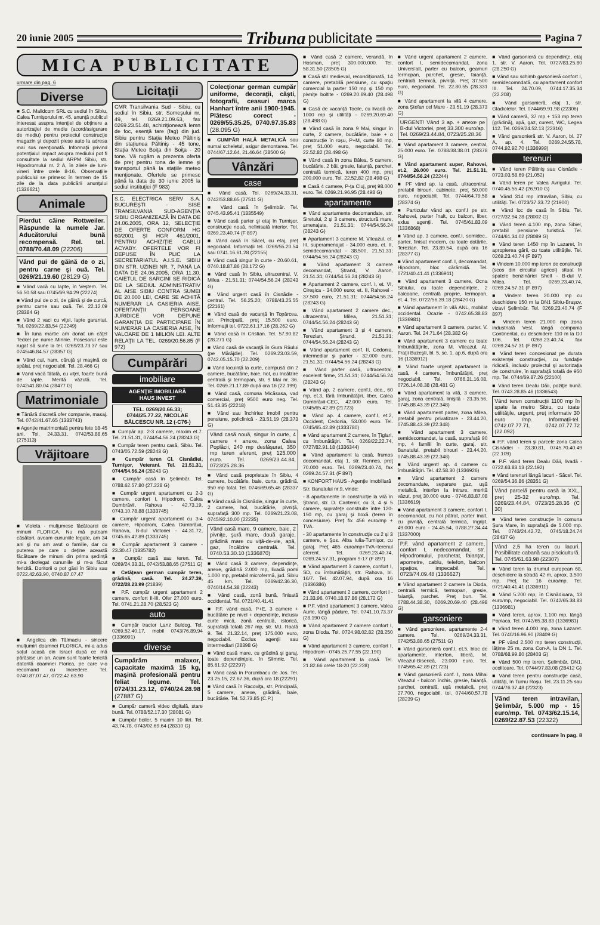20 iunie 2005 Tribuna publicitate Pagina 7
MICA PUBLICITATE
urmare din pag. 6
Diverse
■ S.C. Malidcom SRL cu sediul în Sibiu, Calea Turnişorului nr. 45, anunţă publicul interesat asupra intenţiei de obţinere a autorizaţiei de mediu (acord/asigurare de mediu) pentru proiectul construcţie magazin şi depozit piese auto la adresa mai sus menţionată. Informaţii privind potenţialul impact asupra mediului pot fi consultate la sediul ARPM Sibiu, str. Hipodromului nr. 2 A, în zilele de luni-vineri între orele 8-16. Observaţiile publicului se primesc în termen de 15 zile de la data publicării anunţului (1336621)
Animale
Pierdut câine Rottweiler. Răspunde la numele Jar. Aducătorului bună recompensă. Rel. tel. 0788/70.48.09 (22206)
Vând pui de găină de o zi, pentru carne şi ouă. Tel. 0269/21.19.60 (28129 G)
■ Vând vacă cu lapte, în Veştem. Tel. 56.50.58 sau 0745/69.94.29 (22274)
■ Vând pui de o zi, de găină şi de curcă, pentru carne sau ouă. Tel. 22.12.09 (28384 G)
■ Vând 2 vaci cu viţei, lapte garantat. Tel. 0269/22.83.54 (22249)
■ În luna martie am donat un căţel Teckel pe nume Minnie. Posesorul este rugat să sune la tel. 0269/23.73.37 sau 0745/46.84.57 (28357 G)
■ Vând cal, ham, căruţă şi maşină de spălat, preţ negociabil. Tel. 28.466 G)
■ Vând vacă fătată, cu viţel, foarte bună de lapte. Merită văzută. Tel. 0742/41.80.04 (28477 G)
Matrimoniale
■ Tânără discretă ofer companie, masaj. Tel. 0742/41.67.65 (1333743)
■ Agenţie matrimonială pentru fete 18-45 ani. Tel. 24.33.31, 0742/53.88.65 (275113)
Vrăjitoare
■ Violeta - mulţumesc făcătoarei de minuni FLORICA. Nu mă puteam căsători, aveam cununiile legate, am 34 ani şi nu am avut o familie, dar cu puterea pe care o deţine această făcătoare de minuni din prima şedinţă mi-a dezlegat cununiile şi m-a făcut fericită. Doritorii o pot găsi în Sibiu sau 0722.42.63.90, 0740.87.07.47
■ Angelica din Tălmaciu - sincere mulţumiri doamnei FLORICA, mi-a adus soţul acasă din Israel după ce mă părăsise un an. Acum sunt foarte fericită datorită doamnei Florica, pe care v-o recomand cu încredere. Tel. 0740.87.07.47, 0722.42.63.90
Licitaţii
CMR Transilvania Sud - Sibiu, cu sediul în Sibiu, str. Someşului nr. 49, tel. 0269.21.09.63, fax 0269.23.51.48, achiziţionează lemn de foc, esenţă tare (fag) din jud. Sibiu pentru Staţia Meteo Păltiniş din staţiunea Păltiniş - 45 tone, Staţia Meteo Boiţa din Boiţa - 20 tone. Vă rugăm a prezenta oferta de preţ pentru tona de lemne şi transportul până la staţiile meteo menţionate. Ofertele se primesc până la data de 30 iunie 2005 la sediul instituţiei (F 983)
S.C. ELECTRICA SERV S.A. BUCUREŞTI - SISE TRANSILVANIA SUD-AGENŢIA SIBIU ORGANIZEAZĂ ÎN DATA DE 24.06.2005, ORA 12, SELECŢIE DE OFERTE CONFORM HG 60/2001 ŞI HGR 461/2001, PENTRU ACHIZIŢIE CABLU ACYABY. OFERTELE VOR FI DEPUSE ÎN PLIC LA SECRETARIATUL A.I.S.E. SIBIU DIN STR. UZINEI NR. 7, PÂNĂ LA DATA DE 24.06.2005, ORA 11.30. CAIETUL DE SARCINI SE RIDICĂ DE LA SEDIUL ADMINISTRATIV AL AISE SIBIU CONTRA SUMEI DE 20.000 LEI, CARE SE ACHITĂ NUMERAR LA CASIERIA AISE. OFERTANŢII PERSOANE JURIDICE VOR DEPUNE GARANŢIA DE PARTICIPARE ÎN NUMERAR LA CASIERIA AISE, ÎN VALOARE DE 1 MILION LEI. ALTE RELAŢII LA TEL. 0269/20.56.85 (F 972)
Cumpărări
imobiliare
AGENŢIE IMOBILIARĂ
HAUS INVEST
TEL. 0269/20.66.33; 0744/25.77.22, NICOLAE BĂLCESCU NR. 12 (-C76-)
■ Cumpăr ap. 2-3 camere, maxim et.7. Tel. 21.51.31, 0744/54.56.24 (28243 G)
■ Cumpăr teren pentru casă, Sibiu. Tel. 0743/05.72.59 (28243 G)
■ Cumpăr teren Cl. Cisnădiei, Turnişor, Veterani. Tel. 21.51.31, 0744/54.56.24 (28243 G)
■ Cumpăr casă în Şelimbăr. Tel. 0788.62.57.80 (27.228 G)
■ Cumpăr urgent apartament cu 2-3 camere, confort I, Hipodrom, Calea Dumbrăvii, Rahova - 42.73.19, 0743.10.78.88 (1333745)
■ Cumpăr urgent apartament cu 3-4 camere, Hipodrom, Calea Dumbrăvii, Rahova, B-dul Victoriei - 44.31.72, 0745.65.42.89 (1333745)
■ Cumpăr apartament 3 camere - 23.30.47 (1335782)
■ Cumpăr casă sau teren. Tel. 0269/24.33.31, 0742/53.88.65 (27511 G)
■ Cetăţean german cumpăr teren, grădină, casă. Tel. 24.27.39, 0722/28.23.99 (21839)
■ P.F. cumpăr urgent apartament 2 camere, confort II-III. Ofer 27.000 euro. Tel. 0741.21.28.70 (28.523 G)
auto
■ Cumpăr tractor Lanz Buldog. Tel. 0269.52.40.17, mobil 0743/76.89.94 (1336991)
diverse
Cumpărăm malaxor, capacitate maximă 15 kg, maşină profesională pentru feliat legume. Tel. 0724/31.23.12, 0740/24.28.98 (27887 G)
■ Cumpăr cameră video digitală, stare bună. Tel. 0788/52.17.30 (28081 G)
■ Cumpăr boiler, 5 maxim 10 litri. Tel. 43.74.78, 0743/02.69.64 (28310 G)
Colecţionar german cumpăr uniforme, decoraţii, căşti, fotografii, ceasuri marca Hanhart între anii 1900-1945. Plătesc corect - 0269/55.35.25, 0740.97.35.83 (28.095 G)
■ CUMPĂR HALĂ METALICĂ sau numai scheletul, asigur demontarea. Tel. 0744/67.12.64, 21.46.64 (28500 G)
Vânzări
case
■ Vând casă. Tel. 0269/24.33.31, 0742/53.88.65 (27511 G)
■ Vând casă în Şelimbăr. Tel. 0745.43.95.41 (1335549)
■ Vând casă parter şi etaj în Turnişor, construcţie nouă, nefinisată interior. Tel. 0269.23.40.74 (F 897)
■ Vând casă în Săcel, cu etaj, preţ negociabil. Informaţii tel. 0269/55.20.54 sau 0741.16.61.28 (22155)
■ Vând casă singur în curte - 20.60.61, 0740.18.87.86 (28.172 G)
■ Vând casă în Sibiu, ultracentral, V. Milea - 21.51.31; 0744/54.56.24 (28243 G)
■ Vând urgent casă în Cisnădie - central. Tel. 56.25.20; 0788/43.25.55 (22161)
■ Vând casă de vacanţă în Topârcea, str. Principală, preţ 15.500 euro. Informaţii tel. 0722.61.17.16 (28.262 G)
■ Vând casă în Cristian. Tel. 57.90.82 (28.271 G)
■ Vând casă de vacanţă în Gura Râului (pe Mărăjdie). Tel. 0269.23.03.59, 0742.05.15.70 (22.209)
■ Vând locuinţă la curte, compusă din 2 camere, bucătărie, baie, hol, cu încălzire centrală şi termopan, str. 9 Mai nr. 36. Tel. 0269.21.17.89 după ora 16 (22.199)
■ Vând casă, comuna Micăsasa, vad comercial, preţ 9500 euro neg. Tel. 51.43.35 (22218)
■ Vând sau închiriez imobil pentru pensiune, policlinică - 23.51.19 (28.373 G)
Vând casă nouă, singur în curte, 4 camere + anexe, zona Calea Poplăcii, 240 mp desfăşurat, 350 mp teren aferent, preţ 125.000 euro. Tel. 0269/23.44.84, 0723/25.28.36
■ Vând casă proprietate în Sibiu, 4 camere, bucătărie, baie, curte, grădină, 950 mp total. Tel. 0746/69.65.46 (28337 G)
■ Vând casă în Cisnădie, singur în curte, 2 camere, hol, bucătărie, pivniţă, suprafaţă 300 mp. Tel. 0269/21.23.08, 0745/92.10.00 (22235)
Vând casă mare, 9 camere, baie, 2 pivniţe, şură mare, două garaje, grădină mare cu viţă-de-vie, apă, gaz, încălzire centrală. Tel. 0740.53.30.10 (1336870)
■ Vând casă 3 camere, dependinţe, anexe, grădină 2.000 mp, livadă pomi 1.000 mp, pretabil microfermă, jud. Sibiu 45 km. Tel. 0269/42.36.30, 0740/14.54.38 (22243)
■ Vând casă, zonă bună, finisată occidental. Tel. 0721/40.41.41
■ P.F. vând casă, P+E, 3 camere + bucătărie pe nivel + dependinţe, inclusiv curte mică, zonă centrală, istorică, suprafaţă totală 267 mp, str. M.I. Roată 9. Tel. 21.32.14, preţ 175.000 euro, negociabil. Exclus agenţii sau intermediari (28398 G)
■ Vând casă mare, cu grădină şi garaj, toate dependinţele, în Slimnic. Tel. 85.61.92 (22297)
■ Vând casă în Porumbacu de Jos. Tel. 23.25.15, 22.67.36, după ora 18 (22291)
■ Vând casă în Racoviţa, str. Principală, 5 camere, anexe, grădină, baie, bucătărie. Tel. 52.73.85 (C.P.)
■ Vând casă 2 camere, verandă, în Hosman, preţ 300.000.000. Tel. 58.31.50 (28505 G)
■ Casă stil medieval, recondiţionată, 14 camere, pretabilă pensiune, cu spaţiu comercial la parter 150 mp şi 150 mp pivniţe boltite - 0269.20.69.40 (28.498 G)
■ Casă de vacanţă Tocile, cu livadă de 1000 mp şi utilităţi - 0269.20.69.40 (28.498 G)
■ Vând casă în zona 9 Mai, singur în curte, 2 camere, bucătărie, baie + o construcţie în roşu, P+M, curte 80 mp, preţ 51.000 euro, negociabil. Tel. 22.52.82 (28.498 G)
■ Vând casă în zona Bâlea, 5 camere, bucătărie, 2 băi, gresie, faianţă, parchet, centrală termică, teren 400 mp, preţ 200.000 euro. Tel. 22.52.82 (28.498 G)
■ Casă 4 camere, P-ţa Cluj, preţ 98.000 euro. Tel. 0269.21.96.95 (28.498 G)
apartamente
■ Vând apartamente decomandate, str. Siretului, 2 şi 3 camere, structură mare, amenajate, 21.51.31; 0744/54.56.24 (28243 G)
■ Apartament 3 camere M. Viteazul, et. III, superamenajat - 34.000 euro, et. II, semidecomandat - 38.500, 21.51.31; 0744/54.56.24 (28243 G)
■ Vând apartament 3 camere decomandat, Ştrand, V. Aaron, 21.51.31; 0744/54.56.24 (28243 G)
■ Apartament 2 camere, conf. I, et. VI, Cireşica - 34.000 euro; et. II, Rahovei - 37.500 euro, 21.51.31; 0744/54.56.24 (28243 G)
■ Vând apartament 2 camere dec., ultracentral, Milea, 21.51.31; 0744/54.56.24 (28243 G)
■ Vând apartament 3 şi 4 camere, Terezian, Ştrand, 21.51.31; 0744/54.56.24 (28243 G)
■ Vând apartament conf. II, Cedonia, intermediar şi parter - 32.000 euro, 21.51.31; 0744/54.56.24 (28243 G)
■ Vând parter casă, ultracentral, excelent firme, 21.51.31; 0744/54.56.24 (28243 G)
■ Vând ap. 2 camere, conf.I, dec., 60 mp, et.3, fără îmbunătăţiri, liber, Calea Dumbrăvii-CEC, 42.000 euro, Tel. 0745/65.42.89 (21723)
■ Vând ap. 4 camere, conf.I, et.2, Occident, Cedonia, 53.000 euro. Tel. 0745/65.42.89 (1333780)
■ Vând apartament 2 camere, în Ţiglari, cu îmbunătăţiri. Tel. 0269/22.22.74, 0727/82.91.18 (1336344)
■ Vând apartament la casă, frumos decomandat, etaj 1, str. Rennes, preţ 70.000 euro. Tel. 0269/23.40.74, fax 0269.24.57.31 (F 897)
■ KONFORT HAUS - Agenţie Imobiliară
Str. Banatului nr.9, vinde:
- 8 apartamente în construcţie la vilă în Ştrand, str. D. Cantemir, cu 3, 4 şi 5 camere, suprafeţe construite între 120-150 mp, cu garaj şi boxă (teren în concesiune). Preţ fix 456 euro/mp + TVA.
- 30 apartamente în construcţie cu 2 şi 3 camere, e Şos. Alba Iulia-Turnişor, cu garaj. Preţ 465 euro/mp+TVA+terenul aferent. Tel. 0269.23.40.74, 0269.24.57.31, program 9-17 (F 897)
■ Vând apartament 3 camere, confort I, SD, cu îmbunătăţiri, str. Rahova, bl. 16/7. Tel. 42.07.94, după ora 16 (1336386)
■ Vând apartament 2 camere, confort I - 21.33.96, 0740.18.87.86 (28.172 G)
■ P.F. vând apartament 3 camere, Valea Aurie, lângă pădure. Tel. 0741.10.73.37 (28.190 G)
■ Vând apartament 2 camere confort I, zona Dioda. Tel. 0724.98.02.82 (28.250 G)
■ Vând apartament 3 camere, confort I, Hipodrom - 0745.25.77.55 (22.190)
■ Vând apartament la casă. Tel. 21.82.66 orele 18-20 (22.228)
■ Vând urgent apartament 2 camere, confort I, semidecomandat, zona Univers'all, parter cu balcon, geamuri termopan, parchet, gresie, faianţă, centrală termică, pivniţă. Preţ 37.500 euro, negociabil. Tel. 22.80.55 (28.331 G)
■ Vând apartament la vilă 4 camere, zona Ştefan cel Mare - 23.51.19 (28.373 G)
URGENT! Vând 3 ap. + anexe pe B-dul Victoriei, preţ 33.300 euro/ap. Tel. 0269/23.44.84, 0723/25.28.36
■ Vând apartament 3 camere, central, 25.000 euro. Tel. 0788/38.38.01 (28378 G)
■ Vând apartament super, Rahovei, et.2, 26.000 euro. Tel. 21.51.31, 0744/54.56.24 (22244)
■ PF vând ap. la casă, ultracentral, pretabil birouri, cabinete, preţ 50.000 euro, negociabil. Tel. 0744/64.79.58 (28374 G)
■ Particular vând ap. conf.I pe str. Rahovei, parter înalt, cu balcon, liber, exlus agenţii. Tel. 0745/61.83.09 (1336868)
■ Vând ap. 3 camere, conf.I, semidec., parter, finisat modern, cu toate dotările, Terezian. Tel. 23.89.54, după ora 16 (28377 G)
■ Vând apartament conf. I, decomandat, Hipodrom, bloc cărămidă. Tel. 0721/40.41.41 (1336911)
■ Vând apartament 3 camere, Ocna Sibiului, cu toate dependinţele, 2 balcoane, centrală proprie, termopan, et. 4. Tel. 0722/56.39.18 (28420 G)
■ Vând apartament în vilă ANL, mobilat occidental. Ocazie - 0742.65.38.83 (1336981)
■ Vând apartament 3 camere, parter, V. Aaron. Tel. 24.71.64 (28.382 G)
■ Vând apartament 3 camere cu toate îmbunătăţirile, zona M. Viteazul, Al. Fraţii Buzeşti, bl. 5, sc. 1, ap.6, după ora 16 (1336912)
■ Vând foarte urgent apartament la casă, 4 camere, îmbunătăţiri, preţ negociabil. Tel. 0766.31.16.08, 0726.14.08.38 (28.481 G)
■ Vând apartament la vilă, 3 camere, garaj, zona centrală, linişită - 23.35.56, 0745.88.43.39 (22.348)
■ Vând apartament parter, zona Milea, pretabil pentru privatizare - 23.44.20, 0745.88.43.39 (22.348)
■ Vând apartament 3 camere, semidecomandat, la casă, suprafaţă 90 mp, 4 familii în curte, garaj, str. Banatului, pretabil birouri - 23.44.20, 0745.88.43.39 (22.348)
■ Vând urgent! ap. 4 camere cu îmbunătăţiri. Tel. 42.58.30 (1336926)
■ Vând apartament 2 camere decomandate, separare gaz, uşă metalică, interfon la intrare, merită văzut, preţ 30.000 euro - 0746.83.87.08 (1336619)
■ Vând apartament 3 camere, confort I, decomandat, cu hol pătrat, parter înalt, cu pivniţă, centrală termică, îngrijit, 49.000 euro - 24.45.54, 0788.27.34.44 (1337000)
P.F. vând apartament 2 camere, confort I, nedecomandat, str. Hipodromului, parchetat, faianţat, apometre, cablu, telefon, balcon spaţios, impecabil. Tel. 0723/74.09.48 (1336627)
■ Vând apartament 2 camere la Dioda, centrală termică, termopan, gresie, faianţă, parchet. Preţ bun. Tel. 0788.44.38.30, 0269.20.69.40 (28.498 G)
garsoniere
■ Vând garsoniere, apartamente 2-4 camere. Tel. 0269/24.33.31, 0742/53.88.65 (27511 G)
■ Vând garsonieră conf.I, et.5, bloc de apartamente, interfon, liberă, M. Viteazul-Biserică, 23.000 euro. Tel. 0745/65.42.89 (21723)
■ Vând garsonieră conf. I, zona Mihai Viteazul - balcon închis, gresie, faianţă, parchet, centrală, uşă metalică, preţ 27.700, negociabil, tel. 0744/60.57.78 (28239 G)
■ Vând garsonieră cu dependinţe, etaj 1, str. V. Aaron. Tel. 0727/83.25.80 (28.250 G)
■ Vând sau schimb garsonieră confort I, semidecomndată, cu apartament confort III. Tel. 24.70.09, 0744.17.35.34 (22.208)
■ Vând garsonieră, etaj 1, str. Gladiolelor. Tel. 0744/69.91.98 (22306)
■ Vând cameră, 37 mp + 153 mp teren (grădină), apă, gaz, curent, WC, Legea 112. Tel. 0269/24.52.13 (22316)
■ Vând garsonieră str. V. Aaron, bl. 27 A, ap. 4. Tel. 0269.24.55.78, 0744.92.92.70 (1336999)
terenuri
■ Vând teren Păltiniş sau Cisnădie - 0723.03.58.69 (21.052)
■ Vând teren pe Valea Avrigului. Tel. 0740.45.55.42 (26.910 G)
■ Vând 314 mp intravilan, Sibiu, cu utilităţi. Tel. 0723/37.33.72 (21900)
■ Vând loc de casă în Sibiu. Tel. 0727/32.94.28 (28002 G)
■ Vând teren 4.100 mp, zona Sibiel, pretabil pensiune turistică. Tel. 0744/61.34.02 (28089 G)
■ Vând teren 1450 mp în Lazaret, în apropierea gării, cu toate utilităţile. Tel. 0269.23.40.74 (F 897)
■ Vindem 10.000 mp teren de construcţii (scos din circuitul agricol) situat în spatele benzinăriei Shell - B-dul V. Milea. Tel. 0269.23.40.74, 0269.24.57.31 (F 897)
■ Vindem teren 20.000 mp cu deschidere 150 m la DN1 Sibiu-Braşov, vizavi Şelimbăr. Tel. 0269.23.40.74 (F 897)
■ Vindem teren 21.000 mp zona industrială Vest, lângă compania Continental, cu deschidere 110 m la DJ 106. Tel. 0269.23.40.74, fax 0269.24.57.31 (F 897)
■ Vând teren concesionat pe durata existenţei construcţiei, cu fundaţie ridicată, inclusiv proiectul şi autorizaţia de construire, în suprafaţă totală de 950 mp. Tel. 0744/69.87.26 (22100)
■ Vând teren Dealu Dăii, poziţie bună. Tel. 0743.28.85.46 (1336543)
Vând teren construcţii 1100 mp în spate la metro Sibiu, cu toate utilităţile, urgent, preţ informativ 30 euro /mp. Informaţii-tel. 0742.07.77.71, 0742.07.77.72 (22.092)
■ P.F. vând teren şi parcele zona Calea Cisnădiei - 23.30.81, 0745.70.40.49 (22.109)
■ P.F. vând teren Dealu Dăii, livadă - 0722.63.83.13 (22.192)
■ Vând terenuri lângă lacuri - Săcel. Tel. 0269/54.36.86 (28351 G)
Vând parcelă pentru casă la XXL, preţ 25-32 euro/mp. Tel. 0269/23.44.84, 0723/25.28.36 (C 30)
■ Vând teren construcţie în comuna Şura Mare, în suprafaţă de 5.000 mp. Tel. 0743/24.42.72, 0745/18.24.74 (28437 G)
Vând 2,5 ha teren cu lacuri. Posibilitate cabană sau piscicultură. Tel. 0745/61.63.98 (22307)
■ Vând teren la drumul european 68, deschidere la stradă 42 m, aprox. 3.500 mp. Preţ fix: 16 euro/mp. Tel. 0721/40.41.41 (1336911)
■ Vând 5.200 mp, în Cisnădioara, 13 euro/mp, negociabil. Tel. 0742/65.38.83 (1336981)
■ Vând teren, aprox. 1.100 mp, lângă Poplaca. Tel. 0742/65.38.83 (1336981)
■ Vând teren 4.000 mp, zona Lazaret. Tel. 0740/16.96.90 (28409 G)
■ PF vând 2.500 mp teren construcţii, lăţime 25 m, zona Con-A, la DN 1. Tel. 0788/68.99.80 (28403 G)
■ Vând 500 mp teren, Şelimbăr, DN1, ocolitoare. Tel. 0744/97.83.08 (28412 G)
■ Vând teren pentru construcţie casă, utilităţi, în Turnu Roşu. Tel. 23.11.25 sau 0744/76.37.48 (22323)
Vând teren intravilan, Şelimbăr, 5.000 mp - 15 euro/mp. Tel. 0743/62.15.14, 0269/22.87.53 (22322)
continuare în pag. 8